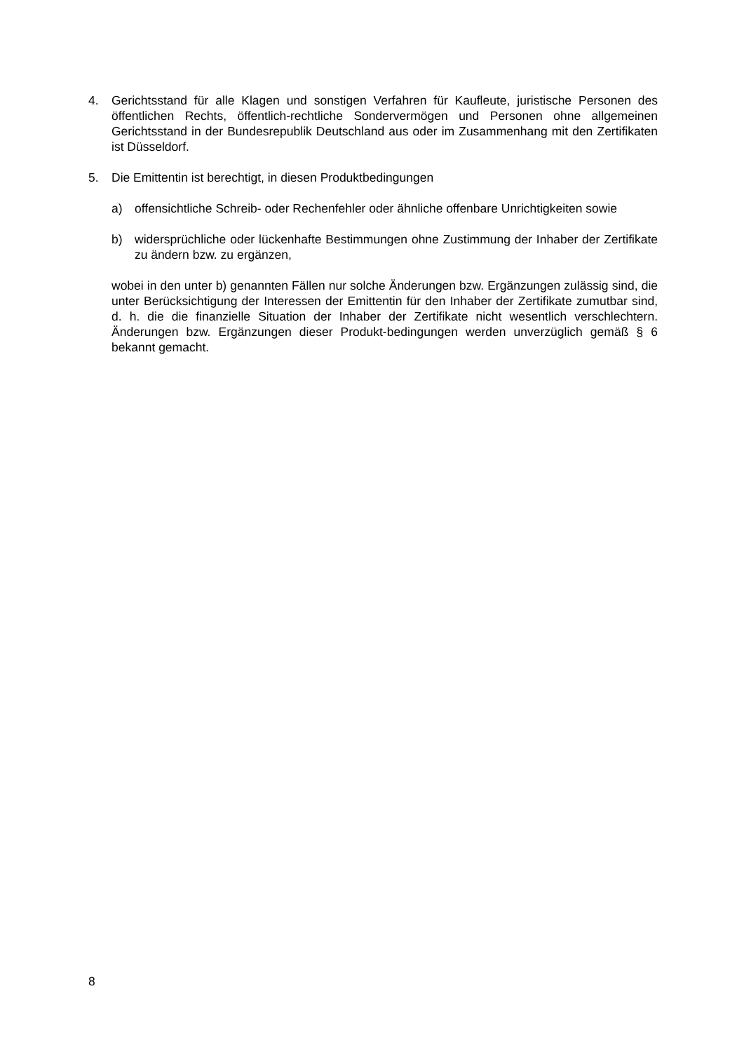4. Gerichtsstand für alle Klagen und sonstigen Verfahren für Kaufleute, juristische Personen des öffentlichen Rechts, öffentlich-rechtliche Sondervermögen und Personen ohne allgemeinen Gerichtsstand in der Bundesrepublik Deutschland aus oder im Zusammenhang mit den Zertifikaten ist Düsseldorf.
5. Die Emittentin ist berechtigt, in diesen Produktbedingungen
a) offensichtliche Schreib- oder Rechenfehler oder ähnliche offenbare Unrichtigkeiten sowie
b) widersprüchliche oder lückenhafte Bestimmungen ohne Zustimmung der Inhaber der Zertifikate zu ändern bzw. zu ergänzen,
wobei in den unter b) genannten Fällen nur solche Änderungen bzw. Ergänzungen zulässig sind, die unter Berücksichtigung der Interessen der Emittentin für den Inhaber der Zertifikate zumutbar sind, d. h. die die finanzielle Situation der Inhaber der Zertifikate nicht wesentlich verschlechtern. Änderungen bzw. Ergänzungen dieser Produkt-bedingungen werden unverzüglich gemäß § 6 bekannt gemacht.
8